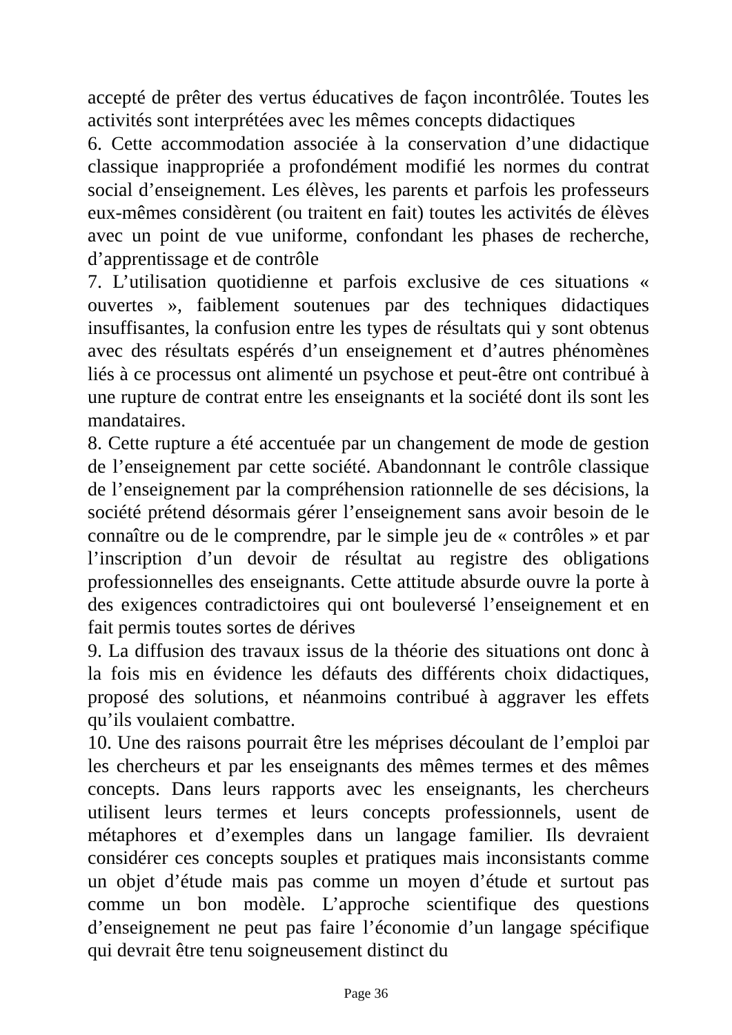accepté de prêter des vertus éducatives de façon incontrôlée. Toutes les activités sont interprétées avec les mêmes concepts didactiques
6. Cette accommodation associée à la conservation d’une didactique classique inappropriée a profondément modifié les normes du contrat social d’enseignement. Les élèves, les parents et parfois les professeurs eux-mêmes considèrent (ou traitent en fait) toutes les activités de élèves avec un point de vue uniforme, confondant les phases de recherche, d’apprentissage et de contrôle
7. L’utilisation quotidienne et parfois exclusive de ces situations « ouvertes », faiblement soutenues par des techniques didactiques insuffisantes, la confusion entre les types de résultats qui y sont obtenus avec des résultats espérés d’un enseignement et d’autres phénomènes liés à ce processus ont alimenté un psychose et peut-être ont contribué à une rupture de contrat entre les enseignants et la société dont ils sont les mandataires.
8. Cette rupture a été accentuée par un changement de mode de gestion de l’enseignement par cette société. Abandonnant le contrôle classique de l’enseignement par la compréhension rationnelle de ses décisions, la société prétend désormais gérer l’enseignement sans avoir besoin de le connaître ou de le comprendre, par le simple jeu de « contrôles » et par l’inscription d’un devoir de résultat au registre des obligations professionnelles des enseignants. Cette attitude absurde ouvre la porte à des exigences contradictoires qui ont bouleversé l’enseignement et en fait permis toutes sortes de dérives
9. La diffusion des travaux issus de la théorie des situations ont donc à la fois mis en évidence les défauts des différents choix didactiques, proposé des solutions, et néanmoins contribué à aggraver les effets qu’ils voulaient combattre.
10. Une des raisons pourrait être les méprises découlant de l’emploi par les chercheurs et par les enseignants des mêmes termes et des mêmes concepts. Dans leurs rapports avec les enseignants, les chercheurs utilisent leurs termes et leurs concepts professionnels, usent de métaphores et d’exemples dans un langage familier. Ils devraient considérer ces concepts souples et pratiques mais inconsistants comme un objet d’étude mais pas comme un moyen d’étude et surtout pas comme un bon modèle. L’approche scientifique des questions d’enseignement ne peut pas faire l’économie d’un langage spécifique qui devrait être tenu soigneusement distinct du
Page 36